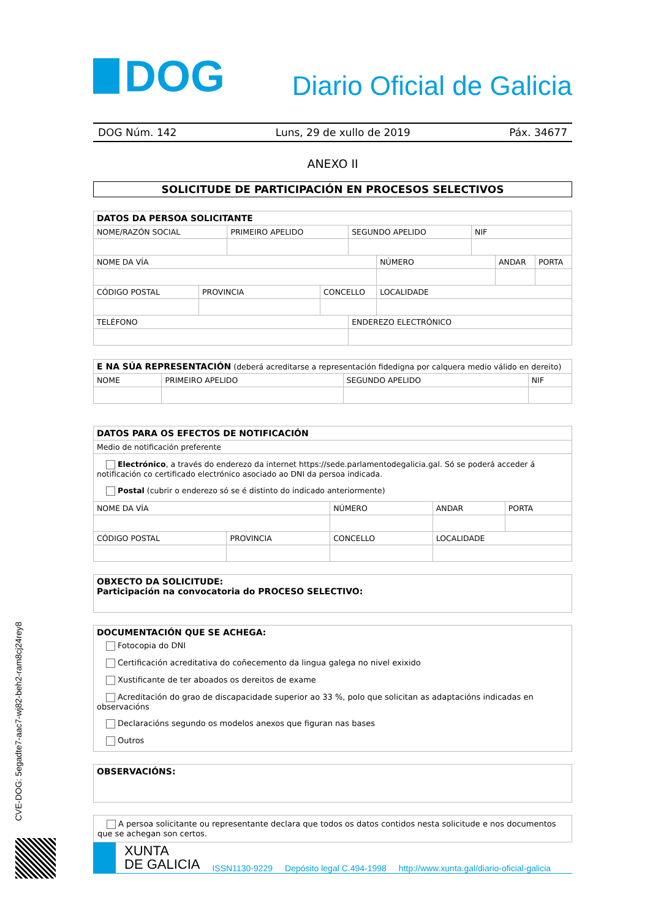DOG
Diario Oficial de Galicia
DOG Núm. 142 Luns, 29 de xullo de 2019 Páx. 34677
ANEXO II
SOLICITUDE DE PARTICIPACIÓN EN PROCESOS SELECTIVOS
| DATOS DA PERSOA SOLICITANTE | | | | | | | | |
| --- | --- | --- | --- | --- | --- | --- | --- | --- |
| NOME/RAZÓN SOCIAL | | PRIMEIRO APELIDO | | SEGUNDO APELIDO | | NIF | | |
| NOME DA VÍA | | | | | NÚMERO | | ANDAR | PORTA |
| CÓDIGO POSTAL | PROVINCIA | | CONCELLO | | LOCALIDADE | | | |
| TELÉFONO | | | | ENDEREZO ELECTRÓNICO | | | | |
| E NA SÚA REPRESENTACIÓN (deberá acreditarse a representación fidedigna por calquera medio válido en dereito) | | | |
| --- | --- | --- | --- |
| NOME | PRIMEIRO APELIDO | SEGUNDO APELIDO | NIF |
| DATOS PARA OS EFECTOS DE NOTIFICACIÓN | | | | |
| --- | --- | --- | --- | --- |
| Medio de notificación preferente | | | | |
| Electrónico , a través do enderezo da internet https://sede.parlamentodegalicia.gal. Só se poderá acceder á notificación co certificado electrónico asociado ao DNI da persoa indicada. Postal (cubrir o enderezo só se é distinto do indicado anteriormente) | | | | |
| NOME DA VÍA | | NÚMERO | ANDAR | PORTA |
| CÓDIGO POSTAL | PROVINCIA | CONCELLO | LOCALIDADE | |
| OBXECTO DA SOLICITUDE: Participación na convocatoria do PROCESO SELECTIVO: |
| DOCUMENTACIÓN QUE SE ACHEGA: Fotocopia do DNI Certificación acreditativa do coñecemento da lingua galega no nivel exixido Xustificante de ter aboados os dereitos de exame Acreditación do grao de discapacidade superior ao 33 %, polo que solicitan as adaptacións indicadas en observacións Declaracións segundo os modelos anexos que figuran nas bases Outros |
| OBSERVACIÓNS: |
| A persoa solicitante ou representante declara que todos os datos contidos nesta solicitude e nos documentos que se achegan son certos. |
CVE-DOG: 5egadte7-aac7-wj82-beh2-ram8cj24rey8
XUNTA
DE GALICIA
ISSN1130-9229 Depósito legal C.494-1998 http://www.xunta.gal/diario-oficial-galicia